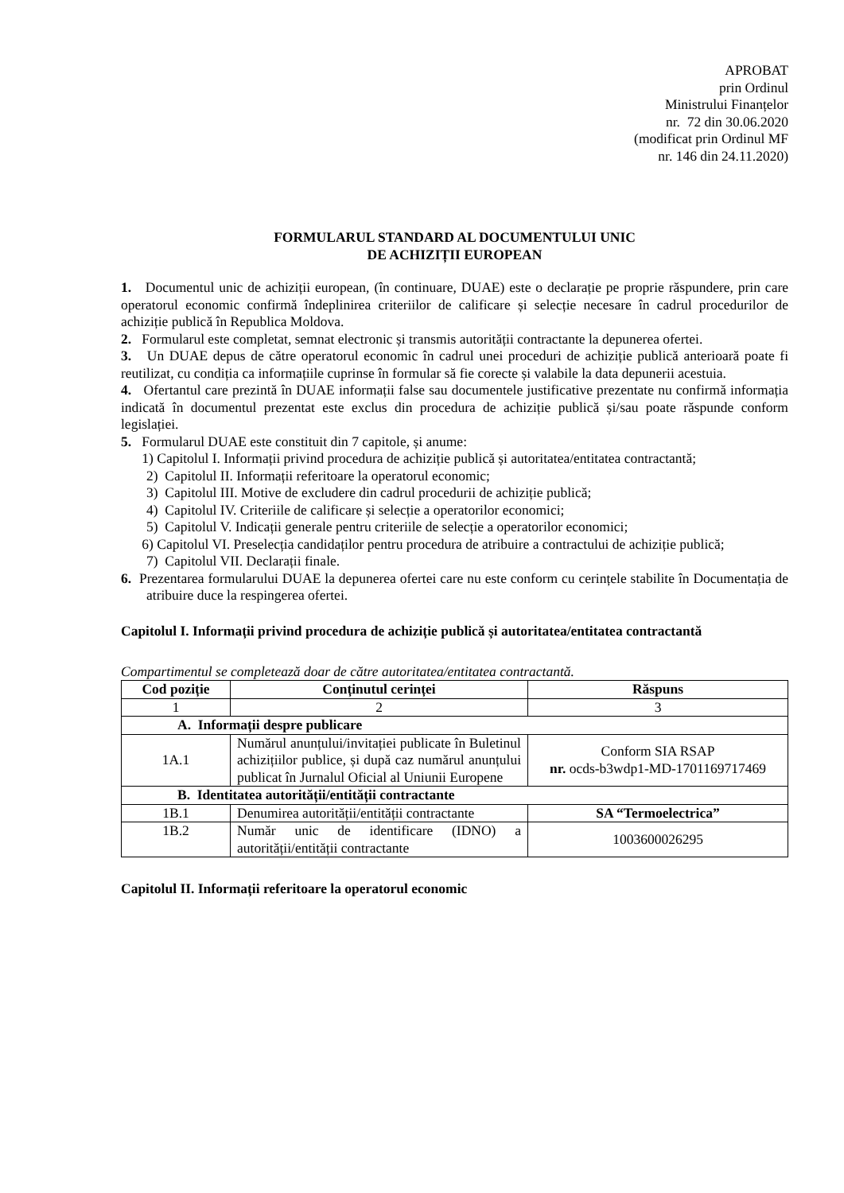APROBAT
prin Ordinul
Ministrului Finanțelor
nr. 72 din 30.06.2020
(modificat prin Ordinul MF
nr. 146 din 24.11.2020)
FORMULARUL STANDARD AL DOCUMENTULUI UNIC
DE ACHIZIȚII EUROPEAN
1. Documentul unic de achiziții european, (în continuare, DUAE) este o declarație pe proprie răspundere, prin care operatorul economic confirmă îndeplinirea criteriilor de calificare și selecție necesare în cadrul procedurilor de achiziție publică în Republica Moldova.
2. Formularul este completat, semnat electronic și transmis autorității contractante la depunerea ofertei.
3. Un DUAE depus de către operatorul economic în cadrul unei proceduri de achiziție publică anterioară poate fi reutilizat, cu condiția ca informațiile cuprinse în formular să fie corecte și valabile la data depunerii acestuia.
4. Ofertantul care prezintă în DUAE informații false sau documentele justificative prezentate nu confirmă informația indicată în documentul prezentat este exclus din procedura de achiziție publică și/sau poate răspunde conform legislației.
5. Formularul DUAE este constituit din 7 capitole, și anume:
1) Capitolul I. Informații privind procedura de achiziție publică și autoritatea/entitatea contractantă;
2) Capitolul II. Informații referitoare la operatorul economic;
3) Capitolul III. Motive de excludere din cadrul procedurii de achiziție publică;
4) Capitolul IV. Criteriile de calificare și selecție a operatorilor economici;
5) Capitolul V. Indicații generale pentru criteriile de selecție a operatorilor economici;
6) Capitolul VI. Preselecția candidaților pentru procedura de atribuire a contractului de achiziție publică;
7) Capitolul VII. Declarații finale.
6. Prezentarea formularului DUAE la depunerea ofertei care nu este conform cu cerințele stabilite în Documentația de atribuire duce la respingerea ofertei.
Capitolul I. Informații privind procedura de achiziție publică și autoritatea/entitatea contractantă
Compartimentul se completează doar de către autoritatea/entitatea contractantă.
| Cod poziție | Conținutul cerinței | Răspuns |
| --- | --- | --- |
| 1 | 2 | 3 |
| A. Informații despre publicare | | |
| 1A.1 | Numărul anunțului/invitației publicate în Buletinul achizițiilor publice, și după caz numărul anunțului publicat în Jurnalul Oficial al Uniunii Europene | Conform SIA RSAP nr. ocds-b3wdp1-MD-1701169717469 |
| B. Identitatea autorității/entității contractante | | |
| 1B.1 | Denumirea autorității/entității contractante | SA “Termoelectrica” |
| 1B.2 | Număr unic de identificare (IDNO) a autorității/entității contractante | 1003600026295 |
Capitolul II. Informații referitoare la operatorul economic